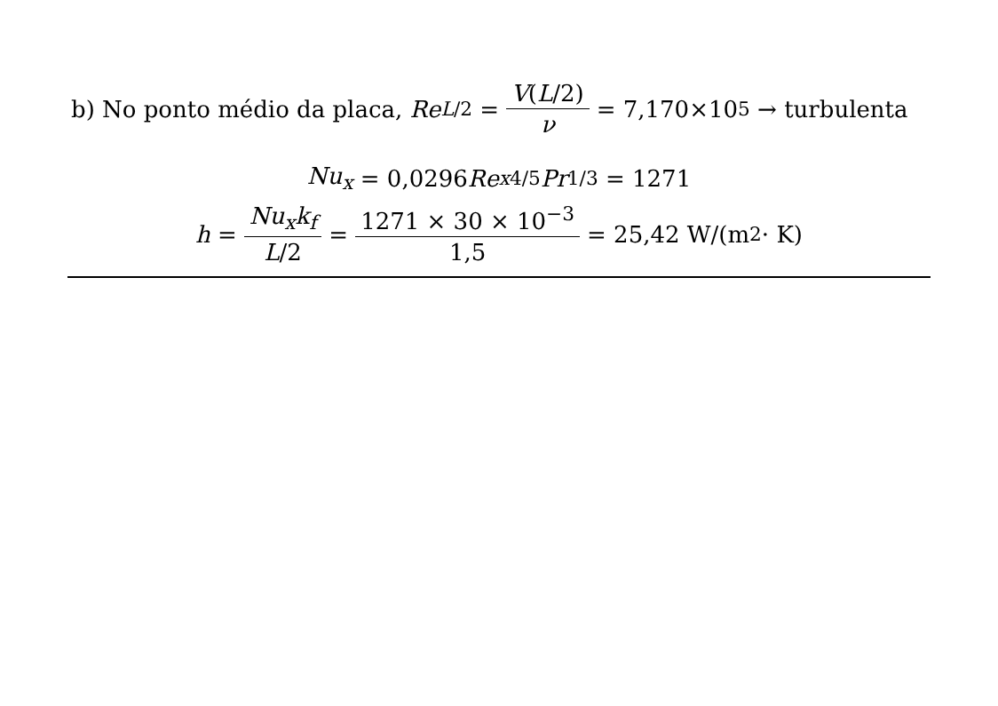b) No ponto médio da placa, Re<sub>L/2</sub> = V(L/2) ν = 7,170×10<sup>5</sup> → turbulenta
Nu<sub>x</sub> = 0,0296 Re<sub>x</sub><sup>4/5</sup> Pr<sup>1/3</sup> = 1271
h = Nu<sub>x</sub>k<sub>f</sub> L/2 = 1271 × 30 × 10<sup>−3</sup> 1,5 = 25,42 W/(m<sup>2</sup> · K)